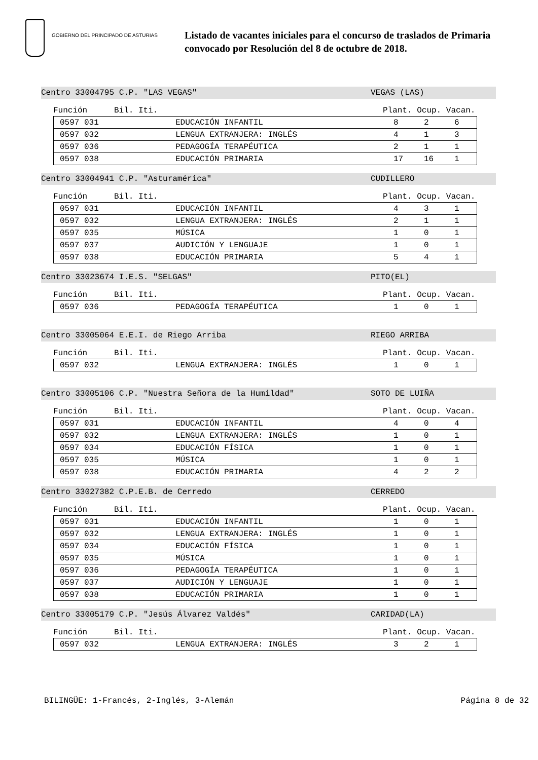GOBIERNO DEL PRINCIPADO DE ASTURIAS
Listado de vacantes iniciales para el concurso de traslados de Primaria
convocado por Resolución del 8 de octubre de 2018.
Centro 33004795 C.P. "LAS VEGAS" VEGAS (LAS)
Función Bil. Iti. Plant. Ocup. Vacan.
| | 0597 031 | EDUCACIÓN INFANTIL | 8 | 2 | 6 |
| | 0597 032 | LENGUA EXTRANJERA: INGLÉS | 4 | 1 | 3 |
| | 0597 036 | PEDAGOGÍA TERAPÉUTICA | 2 | 1 | 1 |
| | 0597 038 | EDUCACIÓN PRIMARIA | 17 | 16 | 1 |
Centro 33004941 C.P. "Asturamérica" CUDILLERO
Función Bil. Iti. Plant. Ocup. Vacan.
| | 0597 031 | EDUCACIÓN INFANTIL | 4 | 3 | 1 |
| | 0597 032 | LENGUA EXTRANJERA: INGLÉS | 2 | 1 | 1 |
| | 0597 035 | MÚSICA | 1 | 0 | 1 |
| | 0597 037 | AUDICIÓN Y LENGUAJE | 1 | 0 | 1 |
| | 0597 038 | EDUCACIÓN PRIMARIA | 5 | 4 | 1 |
Centro 33023674 I.E.S. "SELGAS" PITO(EL)
Función Bil. Iti. Plant. Ocup. Vacan.
| | 0597 036 | PEDAGOGÍA TERAPÉUTICA | 1 | 0 | 1 |
Centro 33005064 E.E.I. de Riego Arriba RIEGO ARRIBA
Función Bil. Iti. Plant. Ocup. Vacan.
| | 0597 032 | LENGUA EXTRANJERA: INGLÉS | 1 | 0 | 1 |
Centro 33005106 C.P. "Nuestra Señora de la Humildad" SOTO DE LUIÑA
Función Bil. Iti. Plant. Ocup. Vacan.
| | 0597 031 | EDUCACIÓN INFANTIL | 4 | 0 | 4 |
| | 0597 032 | LENGUA EXTRANJERA: INGLÉS | 1 | 0 | 1 |
| | 0597 034 | EDUCACIÓN FÍSICA | 1 | 0 | 1 |
| | 0597 035 | MÚSICA | 1 | 0 | 1 |
| | 0597 038 | EDUCACIÓN PRIMARIA | 4 | 2 | 2 |
Centro 33027382 C.P.E.B. de Cerredo CERREDO
Función Bil. Iti. Plant. Ocup. Vacan.
| | 0597 031 | EDUCACIÓN INFANTIL | 1 | 0 | 1 |
| | 0597 032 | LENGUA EXTRANJERA: INGLÉS | 1 | 0 | 1 |
| | 0597 034 | EDUCACIÓN FÍSICA | 1 | 0 | 1 |
| | 0597 035 | MÚSICA | 1 | 0 | 1 |
| | 0597 036 | PEDAGOGÍA TERAPÉUTICA | 1 | 0 | 1 |
| | 0597 037 | AUDICIÓN Y LENGUAJE | 1 | 0 | 1 |
| | 0597 038 | EDUCACIÓN PRIMARIA | 1 | 0 | 1 |
Centro 33005179 C.P. "Jesús Álvarez Valdés" CARIDAD(LA)
Función Bil. Iti. Plant. Ocup. Vacan.
| | 0597 032 | LENGUA EXTRANJERA: INGLÉS | 3 | 2 | 1 |
BILINGÜE: 1-Francés, 2-Inglés, 3-Alemán Página 8 de 32